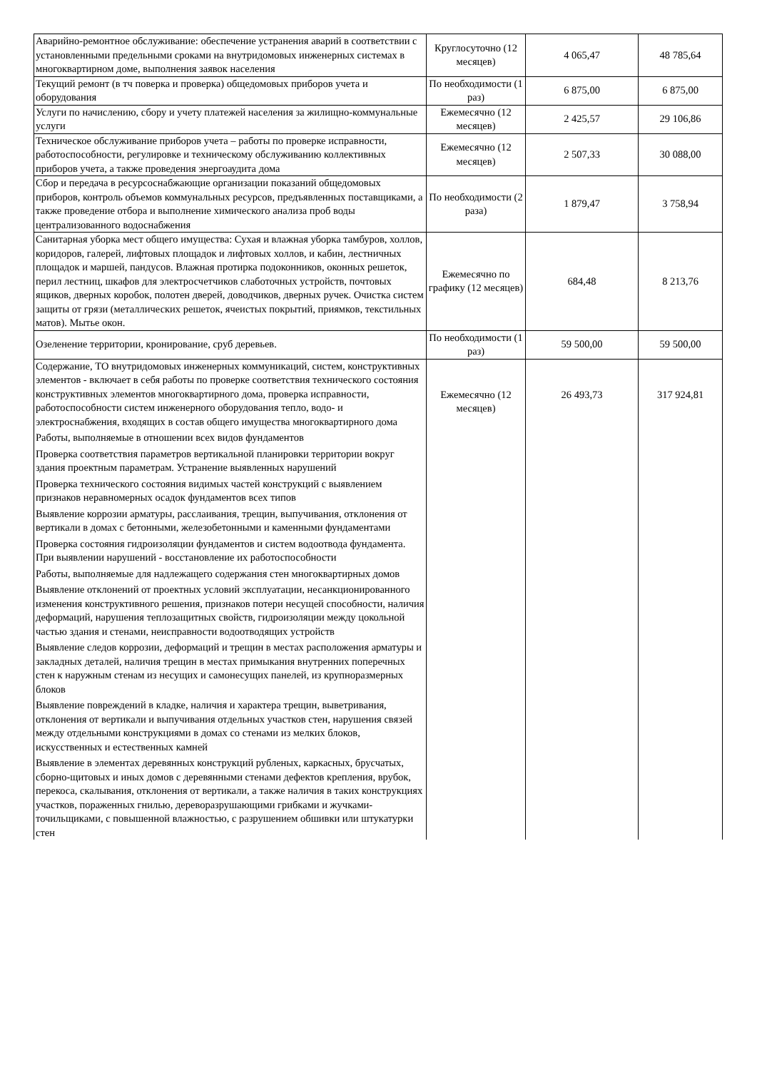| Аварийно-ремонтное обслуживание: обеспечение устранения аварий в соответствии с установленными предельными сроками на внутридомовых инженерных системах в многоквартирном доме, выполнения заявок населения | Круглосуточно (12 месяцев) | 4 065,47 | 48 785,64 |
| Текущий ремонт (в тч поверка и проверка) общедомовых приборов учета и оборудования | По необходимости (1 раз) | 6 875,00 | 6 875,00 |
| Услуги по начислению, сбору и учету платежей населения за жилищно-коммунальные услуги | Ежемесячно (12 месяцев) | 2 425,57 | 29 106,86 |
| Техническое обслуживание приборов учета – работы по проверке исправности, работоспособности, регулировке и техническому обслуживанию коллективных приборов учета, а также проведения энергоаудита дома | Ежемесячно (12 месяцев) | 2 507,33 | 30 088,00 |
| Сбор и передача в ресурсоснабжающие организации показаний общедомовых приборов, контроль объемов коммунальных ресурсов, предъявленных поставщиками, а также проведение отбора и выполнение химического анализа проб воды централизованного водоснабжения | По необходимости (2 раза) | 1 879,47 | 3 758,94 |
| Санитарная уборка мест общего имущества: Сухая и влажная уборка тамбуров, холлов, коридоров, галерей, лифтовых площадок и лифтовых холлов, и кабин, лестничных площадок и маршей, пандусов. Влажная протирка подоконников, оконных решеток, перил лестниц, шкафов для электросчетчиков слаботочных устройств, почтовых ящиков, дверных коробок, полотен дверей, доводчиков, дверных ручек. Очистка систем защиты от грязи (металлических решеток, ячеистых покрытий, приямков, текстильных матов). Мытье окон. | Ежемесячно по графику (12 месяцев) | 684,48 | 8 213,76 |
| Озеленение территории, кронирование, сруб деревьев. | По необходимости (1 раз) | 59 500,00 | 59 500,00 |
| Содержание, ТО внутридомовых инженерных коммуникаций, систем, конструктивных элементов - включает в себя работы по проверке соответствия технического состояния конструктивных элементов многоквартирного дома, проверка исправности, работоспособности систем инженерного оборудования тепло, водо- и электроснабжения, входящих в состав общего имущества многоквартирного дома Работы, выполняемые в отношении всех видов фундаментов Проверка соответствия параметров вертикальной планировки территории вокруг здания проектным параметрам. Устранение выявленных нарушений Проверка технического состояния видимых частей конструкций с выявлением признаков неравномерных осадок фундаментов всех типов Выявление коррозии арматуры, расслаивания, трещин, выпучивания, отклонения от вертикали в домах с бетонными, железобетонными и каменными фундаментами Проверка состояния гидроизоляции фундаментов и систем водоотвода фундамента. При выявлении нарушений - восстановление их работоспособности Работы, выполняемые для надлежащего содержания стен многоквартирных домов Выявление отклонений от проектных условий эксплуатации, несанкционированного изменения конструктивного решения, признаков потери несущей способности, наличия деформаций, нарушения теплозащитных свойств, гидроизоляции между цокольной частью здания и стенами, неисправности водоотводящих устройств Выявление следов коррозии, деформаций и трещин в местах расположения арматуры и закладных деталей, наличия трещин в местах примыкания внутренних поперечных стен к наружным стенам из несущих и самонесущих панелей, из крупноразмерных блоков Выявление повреждений в кладке, наличия и характера трещин, выветривания, отклонения от вертикали и выпучивания отдельных участков стен, нарушения связей между отдельными конструкциями в домах со стенами из мелких блоков, искусственных и естественных камней Выявление в элементах деревянных конструкций рубленых, каркасных, брусчатых, сборно-щитовых и иных домов с деревянными стенами дефектов крепления, врубок, перекоса, скалывания, отклонения от вертикали, а также наличия в таких конструкциях участков, пораженных гнилью, дереворазрушающими грибками и жучками-точильщиками, с повышенной влажностью, с разрушением обшивки или штукатурки стен | Ежемесячно (12 месяцев) | 26 493,73 | 317 924,81 |